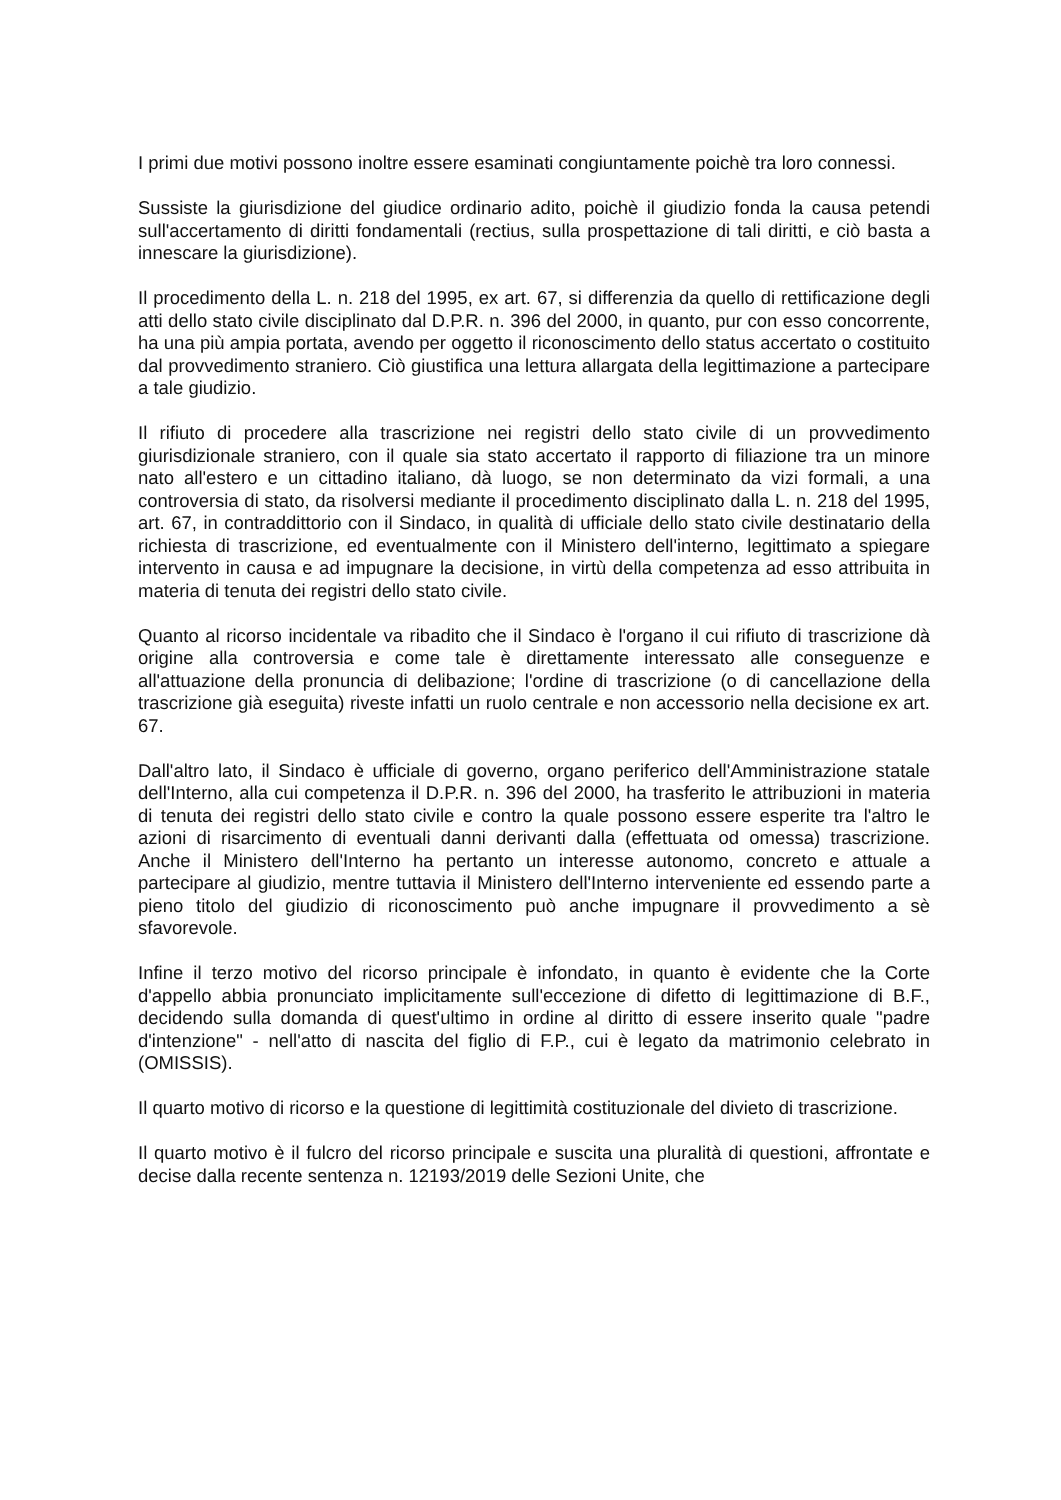I primi due motivi possono inoltre essere esaminati congiuntamente poichè tra loro connessi.
Sussiste la giurisdizione del giudice ordinario adito, poichè il giudizio fonda la causa petendi sull'accertamento di diritti fondamentali (rectius, sulla prospettazione di tali diritti, e ciò basta a innescare la giurisdizione).
Il procedimento della L. n. 218 del 1995, ex art. 67, si differenzia da quello di rettificazione degli atti dello stato civile disciplinato dal D.P.R. n. 396 del 2000, in quanto, pur con esso concorrente, ha una più ampia portata, avendo per oggetto il riconoscimento dello status accertato o costituito dal provvedimento straniero. Ciò giustifica una lettura allargata della legittimazione a partecipare a tale giudizio.
Il rifiuto di procedere alla trascrizione nei registri dello stato civile di un provvedimento giurisdizionale straniero, con il quale sia stato accertato il rapporto di filiazione tra un minore nato all'estero e un cittadino italiano, dà luogo, se non determinato da vizi formali, a una controversia di stato, da risolversi mediante il procedimento disciplinato dalla L. n. 218 del 1995, art. 67, in contraddittorio con il Sindaco, in qualità di ufficiale dello stato civile destinatario della richiesta di trascrizione, ed eventualmente con il Ministero dell'interno, legittimato a spiegare intervento in causa e ad impugnare la decisione, in virtù della competenza ad esso attribuita in materia di tenuta dei registri dello stato civile.
Quanto al ricorso incidentale va ribadito che il Sindaco è l'organo il cui rifiuto di trascrizione dà origine alla controversia e come tale è direttamente interessato alle conseguenze e all'attuazione della pronuncia di delibazione; l'ordine di trascrizione (o di cancellazione della trascrizione già eseguita) riveste infatti un ruolo centrale e non accessorio nella decisione ex art. 67.
Dall'altro lato, il Sindaco è ufficiale di governo, organo periferico dell'Amministrazione statale dell'Interno, alla cui competenza il D.P.R. n. 396 del 2000, ha trasferito le attribuzioni in materia di tenuta dei registri dello stato civile e contro la quale possono essere esperite tra l'altro le azioni di risarcimento di eventuali danni derivanti dalla (effettuata od omessa) trascrizione. Anche il Ministero dell'Interno ha pertanto un interesse autonomo, concreto e attuale a partecipare al giudizio, mentre tuttavia il Ministero dell'Interno interveniente ed essendo parte a pieno titolo del giudizio di riconoscimento può anche impugnare il provvedimento a sè sfavorevole.
Infine il terzo motivo del ricorso principale è infondato, in quanto è evidente che la Corte d'appello abbia pronunciato implicitamente sull'eccezione di difetto di legittimazione di B.F., decidendo sulla domanda di quest'ultimo in ordine al diritto di essere inserito quale "padre d'intenzione" - nell'atto di nascita del figlio di F.P., cui è legato da matrimonio celebrato in (OMISSIS).
Il quarto motivo di ricorso e la questione di legittimità costituzionale del divieto di trascrizione.
Il quarto motivo è il fulcro del ricorso principale e suscita una pluralità di questioni, affrontate e decise dalla recente sentenza n. 12193/2019 delle Sezioni Unite, che